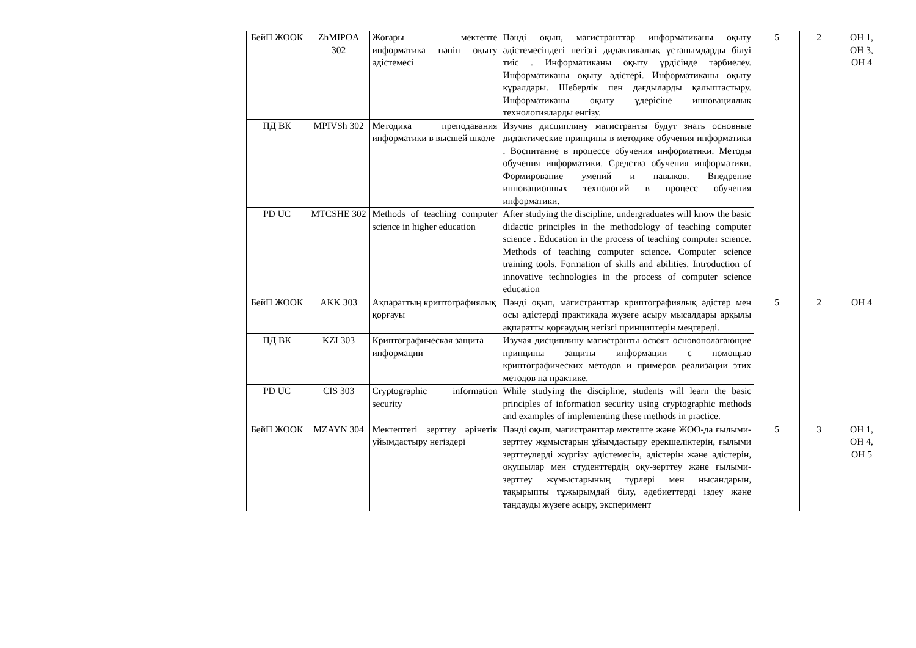| | | БейП ЖООК | ZhMIPOA 302 | Жоғары мектепте информатика пәнін оқыту әдістемесі | Пәнді оқып, магистранттар информатиканы оқыту әдістемесіндегі негізгі дидактикалық ұстанымдарды білуі тиіс . Информатиканы оқыту үрдісінде тәрбиелеу. Информатиканы оқыту әдістері. Информатиканы оқыту құралдары. Шеберлік пен дағдыларды қалыптастыру. Информатиканы оқыту үдерісіне инновациялық технологияларды енгізу. | 5 | 2 | ОН 1, ОН 3, ОН 4 |
| | | ПД ВК | MPIVSh 302 | Методика преподавания информатики в высшей школе | Изучив дисциплину магистранты будут знать основные дидактические принципы в методике обучения информатики . Воспитание в процессе обучения информатики. Методы обучения информатики. Средства обучения информатики. Формирование умений и навыков. Внедрение инновационных технологий в процесс обучения информатики. | | | |
| | | PD UC | MTCSHE 302 | Methods of teaching computer science in higher education | After studying the discipline, undergraduates will know the basic didactic principles in the methodology of teaching computer science . Education in the process of teaching computer science. Methods of teaching computer science. Computer science training tools. Formation of skills and abilities. Introduction of innovative technologies in the process of computer science education | | | |
| | | БейП ЖООК | AKK 303 | Ақпараттың криптографиялық қорғауы | Пәнді оқып, магистранттар криптографиялық әдістер мен осы әдістерді практикада жүзеге асыру мысалдары арқылы ақпаратты қорғаудың негізгі принциптерін меңгереді. | 5 | 2 | ОН 4 |
| | | ПД ВК | KZI 303 | Криптографическая защита информации | Изучая дисциплину магистранты освоят основополагающие принципы защиты информации с помощью криптографических методов и примеров реализации этих методов на практике. | | | |
| | | PD UC | CIS 303 | Cryptographic information security | While studying the discipline, students will learn the basic principles of information security using cryptographic methods and examples of implementing these methods in practice. | | | |
| | | БейП ЖООК | MZAYN 304 | Мектептегі зерттеу әрінетік уйымдастыру негіздері | Пәнді оқып, магистранттар мектепте және ЖОО-да ғылыми-зерттеу жұмыстарын ұйымдастыру ерекшеліктерін, ғылыми зерттеулерді жүргізу әдістемесін, әдістерін және әдістерін, оқушылар мен студенттердің оқу-зерттеу және ғылыми-зерттеу жұмыстарының түрлері мен нысандарын, тақырыпты тұжырымдай білу, әдебиеттерді іздеу және таңдауды жүзеге асыру, эксперимент | 5 | 3 | ОН 1, ОН 4, ОН 5 |